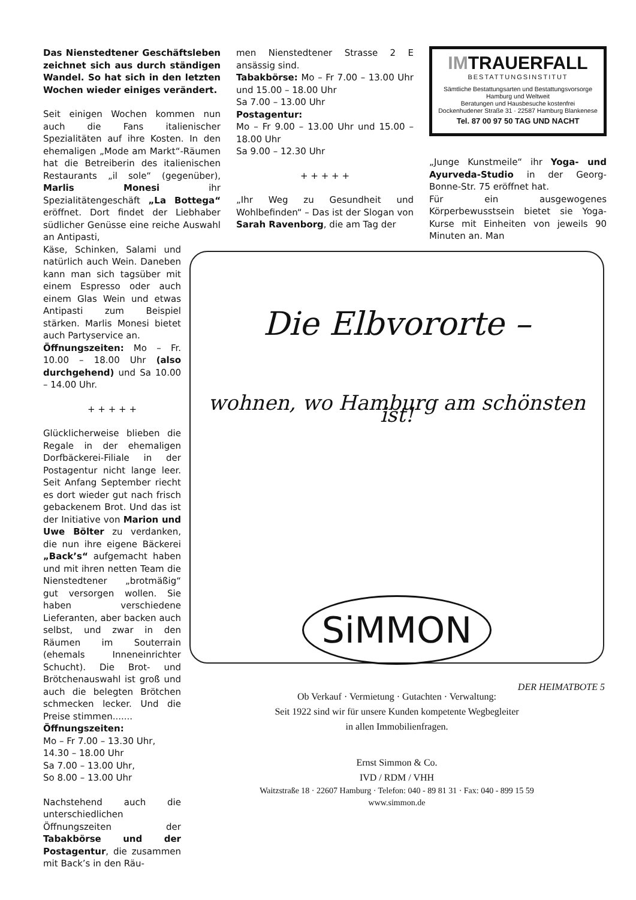Das Nienstedtener Geschäftsleben zeichnet sich aus durch ständigen Wandel. So hat sich in den letzten Wochen wieder einiges verändert.
Seit einigen Wochen kommen nun auch die Fans italienischer Spezialitäten auf ihre Kosten. In den ehemaligen „Mode am Markt“-Räumen hat die Betreiberin des italienischen Restaurants „il sole“ (gegenüber), Marlis Monesi ihr Spezialitätengeschäft „La Bottega“ eröffnet. Dort findet der Liebhaber südlicher Genüsse eine reiche Auswahl an Antipasti,
Käse, Schinken, Salami und natürlich auch Wein. Daneben kann man sich tagsüber mit einem Espresso oder auch einem Glas Wein und etwas Antipasti zum Beispiel stärken. Marlis Monesi bietet auch Partyservice an.
Öffnungszeiten: Mo – Fr. 10.00 – 18.00 Uhr (also durchgehend) und Sa 10.00 – 14.00 Uhr.
+ + + + +
Glücklicherweise blieben die Regale in der ehemaligen Dorfbäckerei-Filiale in der Postagentur nicht lange leer. Seit Anfang September riecht es dort wieder gut nach frisch gebackenem Brot. Und das ist der Initiative von Marion und Uwe Bölter zu verdanken, die nun ihre eigene Bäckerei „Back’s“ aufgemacht haben und mit ihren netten Team die Nienstedtener „brotmäßig“ gut versorgen wollen. Sie haben verschiedene Lieferanten, aber backen auch selbst, und zwar in den Räumen im Souterrain (ehemals Inneneinrichter Schucht). Die Brot- und Brötchenauswahl ist groß und auch die belegten Brötchen schmecken lecker. Und die Preise stimmen.......
Öffnungszeiten:
Mo – Fr 7.00 – 13.30 Uhr,
14.30 – 18.00 Uhr
Sa 7.00 – 13.00 Uhr,
So 8.00 – 13.00 Uhr
Nachstehend auch die unterschiedlichen Öffnungszeiten der Tabakbörse und der Postagentur, die zusammen mit Back’s in den Räu-
men Nienstedtener Strasse 2 E ansässig sind.
Tabakbörse: Mo – Fr 7.00 – 13.00 Uhr und 15.00 – 18.00 Uhr
Sa 7.00 – 13.00 Uhr
Postagentur:
Mo – Fr 9.00 – 13.00 Uhr und 15.00 – 18.00 Uhr
Sa 9.00 – 12.30 Uhr
+ + + + +
„Ihr Weg zu Gesundheit und Wohlbefinden“ – Das ist der Slogan von Sarah Ravenborg, die am Tag der
IMTRAUERFALL
BESTATTUNGSINSTITUT
Sämtliche Bestattungsarten und Bestattungsvorsorge
Hamburg und Weltweit
Beratungen und Hausbesuche kostenfrei
Dockenhudener Straße 31 · 22587 Hamburg Blankenese
Tel. 87 00 97 50 TAG UND NACHT
„Junge Kunstmeile“ ihr Yoga- und Ayurveda-Studio in der Georg-Bonne-Str. 75 eröffnet hat.
Für ein ausgewogenes Körperbewusstsein bietet sie Yoga-Kurse mit Einheiten von jeweils 90 Minuten an. Man
Die Elbvororte –
wohnen, wo Hamburg am schönsten ist!
SiMMON
Ob Verkauf · Vermietung · Gutachten · Verwaltung:
Seit 1922 sind wir für unsere Kunden kompetente Wegbegleiter
in allen Immobilienfragen.
Ernst Simmon & Co.
IVD / RDM / VHH
Waitzstraße 18 · 22607 Hamburg · Telefon: 040 - 89 81 31 · Fax: 040 - 899 15 59
www.simmon.de
DER HEIMATBOTE 5